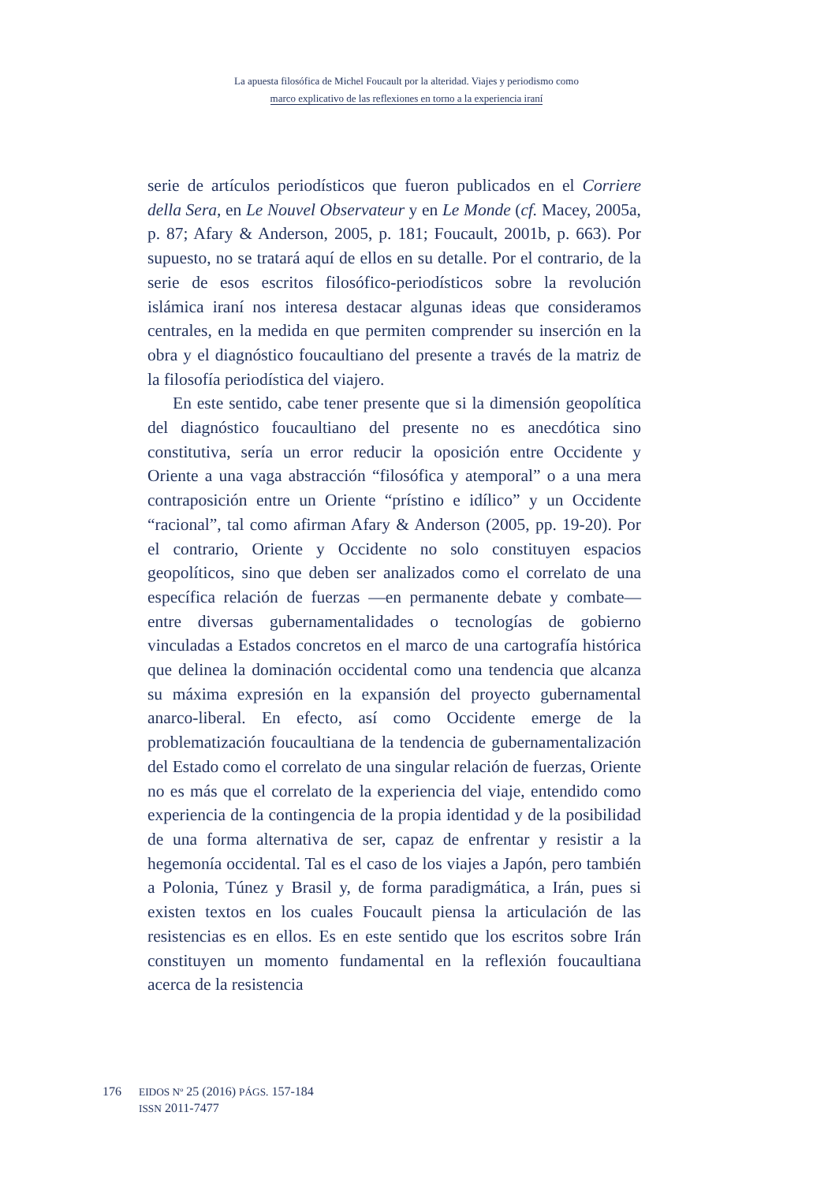La apuesta filosófica de Michel Foucault por la alteridad. Viajes y periodismo como
marco explicativo de las reflexiones en torno a la experiencia iraní
serie de artículos periodísticos que fueron publicados en el Corriere della Sera, en Le Nouvel Observateur y en Le Monde (cf. Macey, 2005a, p. 87; Afary & Anderson, 2005, p. 181; Foucault, 2001b, p. 663). Por supuesto, no se tratará aquí de ellos en su detalle. Por el contrario, de la serie de esos escritos filosófico-periodísticos sobre la revolución islámica iraní nos interesa destacar algunas ideas que consideramos centrales, en la medida en que permiten comprender su inserción en la obra y el diagnóstico foucaultiano del presente a través de la matriz de la filosofía periodística del viajero.
En este sentido, cabe tener presente que si la dimensión geopolítica del diagnóstico foucaultiano del presente no es anecdótica sino constitutiva, sería un error reducir la oposición entre Occidente y Oriente a una vaga abstracción “filosófica y atemporal” o a una mera contraposición entre un Oriente “prístino e idílico” y un Occidente “racional”, tal como afirman Afary & Anderson (2005, pp. 19-20). Por el contrario, Oriente y Occidente no solo constituyen espacios geopolíticos, sino que deben ser analizados como el correlato de una específica relación de fuerzas —en permanente debate y combate— entre diversas gubernamentalidades o tecnologías de gobierno vinculadas a Estados concretos en el marco de una cartografía histórica que delinea la dominación occidental como una tendencia que alcanza su máxima expresión en la expansión del proyecto gubernamental anarco-liberal. En efecto, así como Occidente emerge de la problematización foucaultiana de la tendencia de gubernamentalización del Estado como el correlato de una singular relación de fuerzas, Oriente no es más que el correlato de la experiencia del viaje, entendido como experiencia de la contingencia de la propia identidad y de la posibilidad de una forma alternativa de ser, capaz de enfrentar y resistir a la hegemonía occidental. Tal es el caso de los viajes a Japón, pero también a Polonia, Túnez y Brasil y, de forma paradigmática, a Irán, pues si existen textos en los cuales Foucault piensa la articulación de las resistencias es en ellos. Es en este sentido que los escritos sobre Irán constituyen un momento fundamental en la reflexión foucaultiana acerca de la resistencia
176
EIDOS Nº 25 (2016) PÁGS. 157-184
ISSN 2011-7477